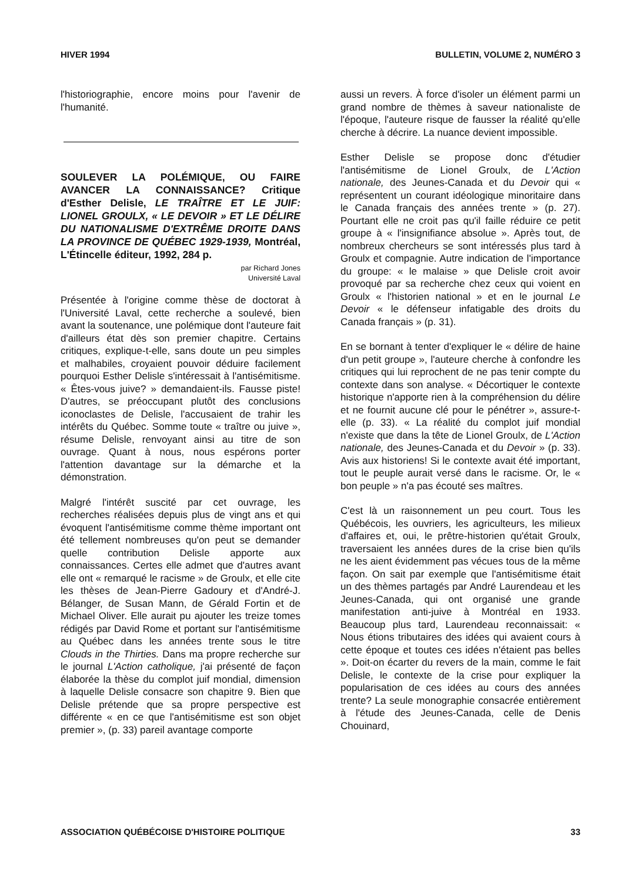HIVER 1994 BULLETIN, VOLUME 2, NUMÉRO 3
l'historiographie, encore moins pour l'avenir de l'humanité.
SOULEVER LA POLÉMIQUE, OU FAIRE AVANCER LA CONNAISSANCE? Critique d'Esther Delisle, LE TRAÎTRE ET LE JUIF: LIONEL GROULX, « LE DEVOIR » ET LE DÉLIRE DU NATIONALISME D'EXTRÊME DROITE DANS LA PROVINCE DE QUÉBEC 1929-1939, Montréal, L'Étincelle éditeur, 1992, 284 p.
par Richard Jones
Université Laval
Présentée à l'origine comme thèse de doctorat à l'Université Laval, cette recherche a soulevé, bien avant la soutenance, une polémique dont l'auteure fait d'ailleurs état dès son premier chapitre. Certains critiques, explique-t-elle, sans doute un peu simples et malhabiles, croyaient pouvoir déduire facilement pourquoi Esther Delisle s'intéressait à l'antisémitisme. « Êtes-vous juive? » demandaient-ils. Fausse piste! D'autres, se préoccupant plutôt des conclusions iconoclastes de Delisle, l'accusaient de trahir les intérêts du Québec. Somme toute « traître ou juive », résume Delisle, renvoyant ainsi au titre de son ouvrage. Quant à nous, nous espérons porter l'attention davantage sur la démarche et la démonstration.
Malgré l'intérêt suscité par cet ouvrage, les recherches réalisées depuis plus de vingt ans et qui évoquent l'antisémitisme comme thème important ont été tellement nombreuses qu'on peut se demander quelle contribution Delisle apporte aux connaissances. Certes elle admet que d'autres avant elle ont « remarqué le racisme » de Groulx, et elle cite les thèses de Jean-Pierre Gadoury et d'André-J. Bélanger, de Susan Mann, de Gérald Fortin et de Michael Oliver. Elle aurait pu ajouter les treize tomes rédigés par David Rome et portant sur l'antisémitisme au Québec dans les années trente sous le titre Clouds in the Thirties. Dans ma propre recherche sur le journal L'Action catholique, j'ai présenté de façon élaborée la thèse du complot juif mondial, dimension à laquelle Delisle consacre son chapitre 9. Bien que Delisle prétende que sa propre perspective est différente « en ce que l'antisémitisme est son objet premier », (p. 33) pareil avantage comporte
aussi un revers. À force d'isoler un élément parmi un grand nombre de thèmes à saveur nationaliste de l'époque, l'auteure risque de fausser la réalité qu'elle cherche à décrire. La nuance devient impossible.
Esther Delisle se propose donc d'étudier l'antisémitisme de Lionel Groulx, de L'Action nationale, des Jeunes-Canada et du Devoir qui « représentent un courant idéologique minoritaire dans le Canada français des années trente » (p. 27). Pourtant elle ne croit pas qu'il faille réduire ce petit groupe à « l'insignifiance absolue ». Après tout, de nombreux chercheurs se sont intéressés plus tard à Groulx et compagnie. Autre indication de l'importance du groupe: « le malaise » que Delisle croit avoir provoqué par sa recherche chez ceux qui voient en Groulx « l'historien national » et en le journal Le Devoir « le défenseur infatigable des droits du Canada français » (p. 31).
En se bornant à tenter d'expliquer le « délire de haine d'un petit groupe », l'auteure cherche à confondre les critiques qui lui reprochent de ne pas tenir compte du contexte dans son analyse. « Décortiquer le contexte historique n'apporte rien à la compréhension du délire et ne fournit aucune clé pour le pénétrer », assure-t-elle (p. 33). « La réalité du complot juif mondial n'existe que dans la tête de Lionel Groulx, de L'Action nationale, des Jeunes-Canada et du Devoir » (p. 33). Avis aux historiens! Si le contexte avait été important, tout le peuple aurait versé dans le racisme. Or, le « bon peuple » n'a pas écouté ses maîtres.
C'est là un raisonnement un peu court. Tous les Québécois, les ouvriers, les agriculteurs, les milieux d'affaires et, oui, le prêtre-historien qu'était Groulx, traversaient les années dures de la crise bien qu'ils ne les aient évidemment pas vécues tous de la même façon. On sait par exemple que l'antisémitisme était un des thèmes partagés par André Laurendeau et les Jeunes-Canada, qui ont organisé une grande manifestation anti-juive à Montréal en 1933. Beaucoup plus tard, Laurendeau reconnaissait: « Nous étions tributaires des idées qui avaient cours à cette époque et toutes ces idées n'étaient pas belles ». Doit-on écarter du revers de la main, comme le fait Delisle, le contexte de la crise pour expliquer la popularisation de ces idées au cours des années trente? La seule monographie consacrée entièrement à l'étude des Jeunes-Canada, celle de Denis Chouinard,
ASSOCIATION QUÉBÉCOISE D'HISTOIRE POLITIQUE 33